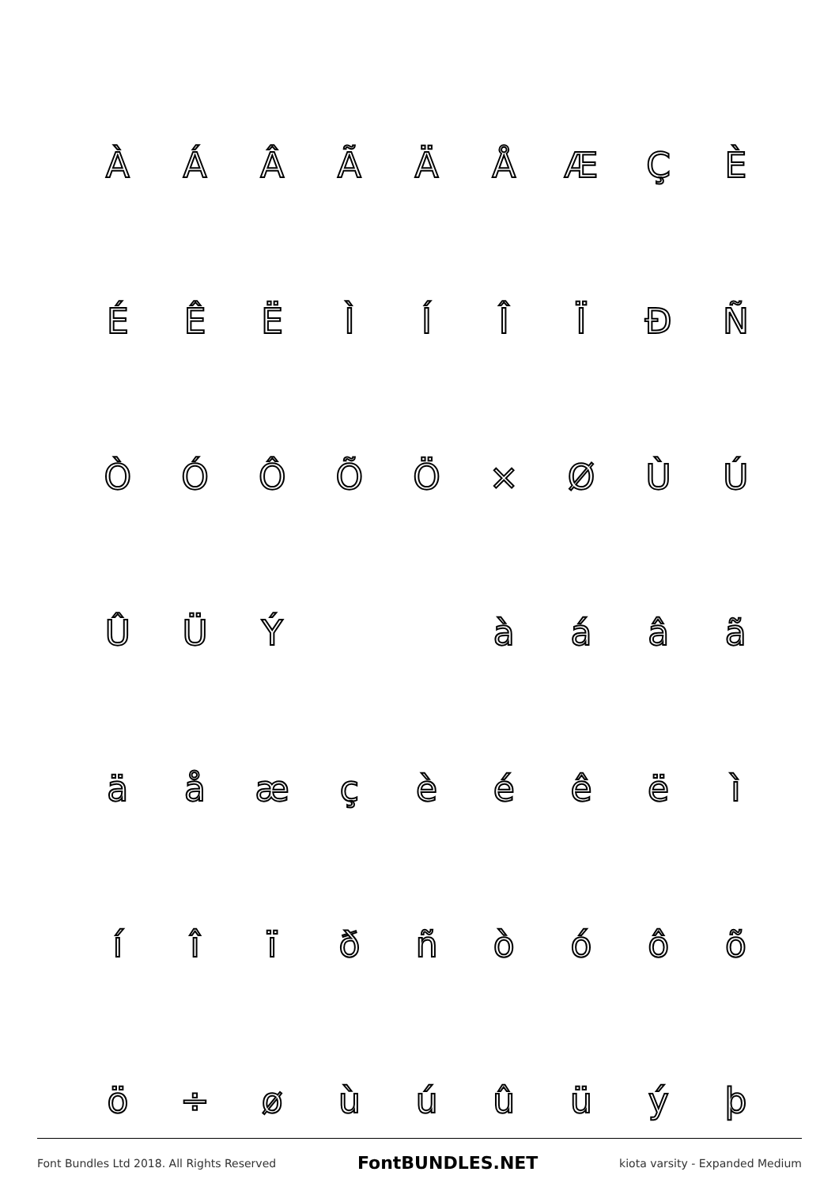À Á Â Ã Ä Å Æ Ç È
É Ê Ë Ì Í Î Ï Ð Ñ
Ò Ó Ô Õ Ö × Ø Ù Ú
Û Ü Ý à á â ã
ä å æ ç è é ê ë ì
í î ï ð ñ ò ó ô õ
ö ÷ ø ù ú û ü ý þ
Font Bundles Ltd 2018. All Rights Reserved FontBUNDLES.NET kiota varsity - Expanded Medium